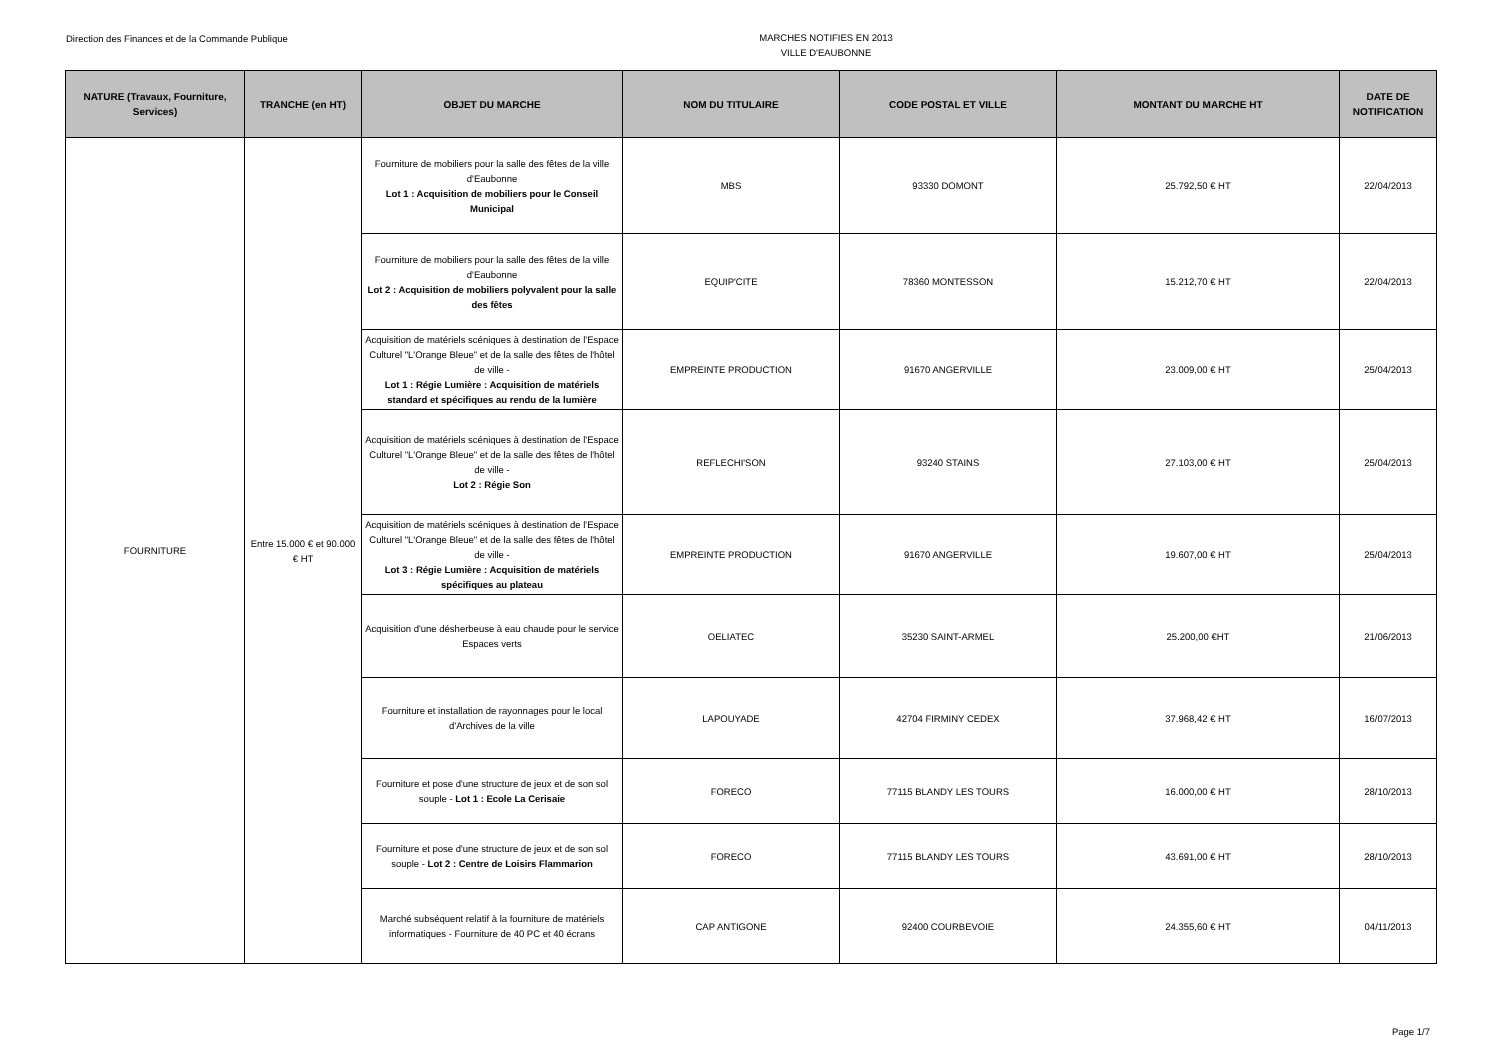Direction des Finances et de la Commande Publique
MARCHES NOTIFIES EN 2013
VILLE D'EAUBONNE
| NATURE (Travaux, Fourniture, Services) | TRANCHE (en HT) | OBJET DU MARCHE | NOM DU TITULAIRE | CODE POSTAL ET VILLE | MONTANT DU MARCHE HT | DATE DE NOTIFICATION |
| --- | --- | --- | --- | --- | --- | --- |
| FOURNITURE | Entre 15.000 € et 90.000 € HT | Fourniture de mobiliers pour la salle des fêtes de la ville d'Eaubonne Lot 1 : Acquisition de mobiliers pour le Conseil Municipal | MBS | 93330 DOMONT | 25.792,50 € HT | 22/04/2013 |
| | | Fourniture de mobiliers pour la salle des fêtes de la ville d'Eaubonne Lot 2 : Acquisition de mobiliers polyvalent pour la salle des fêtes | EQUIP'CITE | 78360 MONTESSON | 15.212,70 € HT | 22/04/2013 |
| | | Acquisition de matériels scéniques à destination de l'Espace Culturel "L'Orange Bleue" et de la salle des fêtes de l'hôtel de ville - Lot 1 : Régie Lumière : Acquisition de matériels standard et spécifiques au rendu de la lumière | EMPREINTE PRODUCTION | 91670 ANGERVILLE | 23.009,00 € HT | 25/04/2013 |
| | | Acquisition de matériels scéniques à destination de l'Espace Culturel "L'Orange Bleue" et de la salle des fêtes de l'hôtel de ville - Lot 2 : Régie Son | REFLECHI'SON | 93240 STAINS | 27.103,00 € HT | 25/04/2013 |
| | | Acquisition de matériels scéniques à destination de l'Espace Culturel "L'Orange Bleue" et de la salle des fêtes de l'hôtel de ville - Lot 3 : Régie Lumière : Acquisition de matériels spécifiques au plateau | EMPREINTE PRODUCTION | 91670 ANGERVILLE | 19.607,00 € HT | 25/04/2013 |
| | | Acquisition d'une désherbeuse à eau chaude pour le service Espaces verts | OELIATEC | 35230 SAINT-ARMEL | 25.200,00 €HT | 21/06/2013 |
| | | Fourniture et installation de rayonnages pour le local d'Archives de la ville | LAPOUYADE | 42704 FIRMINY CEDEX | 37.968,42 € HT | 16/07/2013 |
| | | Fourniture et pose d'une structure de jeux et de son sol souple - Lot 1 : Ecole La Cerisaie | FORECO | 77115 BLANDY LES TOURS | 16.000,00 € HT | 28/10/2013 |
| | | Fourniture et pose d'une structure de jeux et de son sol souple - Lot 2 : Centre de Loisirs Flammarion | FORECO | 77115 BLANDY LES TOURS | 43.691,00 € HT | 28/10/2013 |
| | | Marché subséquent relatif à la fourniture de matériels informatiques - Fourniture de 40 PC et 40 écrans | CAP ANTIGONE | 92400 COURBEVOIE | 24.355,60 € HT | 04/11/2013 |
Page 1/7